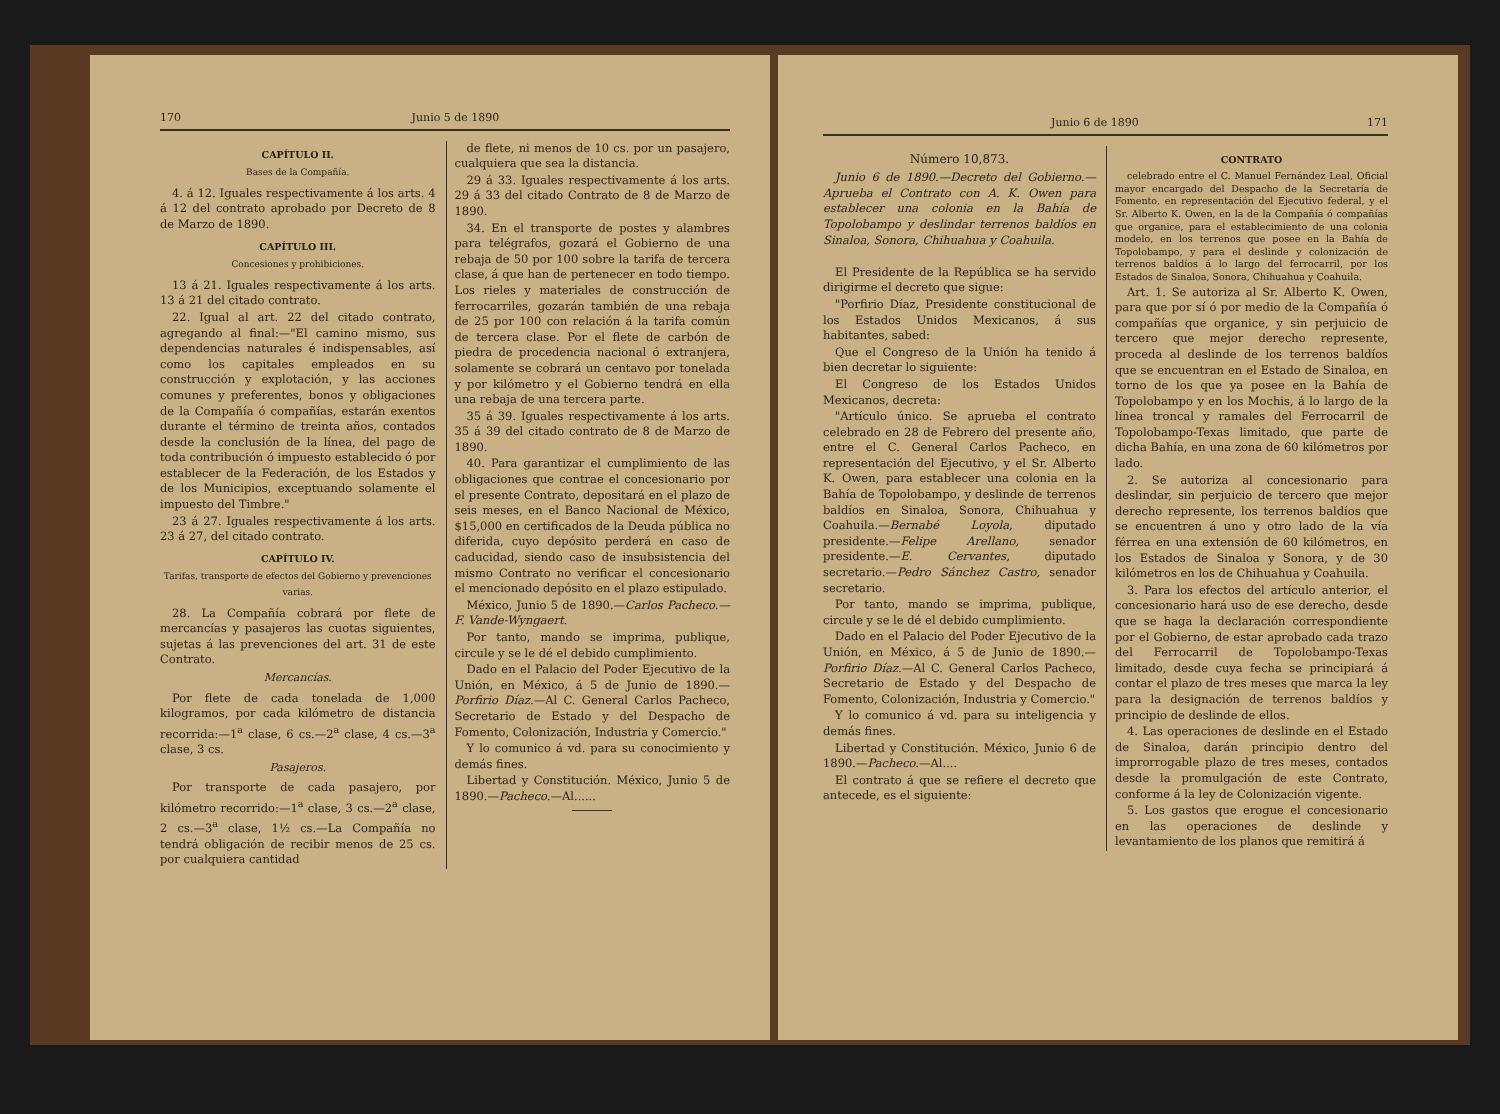170 Junio 5 de 1890
CAPÍTULO II.
Bases de la Compañía.
4. á 12. Iguales respectivamente á los arts. 4 á 12 del contrato aprobado por Decreto de 8 de Marzo de 1890.
CAPÍTULO III.
Concesiones y prohibiciones.
13 á 21. Iguales respectivamente á los arts. 13 á 21 del citado contrato.
22. Igual al art. 22 del citado contrato, agregando al final:—"El camino mismo, sus dependencias naturales é indispensables, así como los capitales empleados en su construcción y explotación, y las acciones comunes y preferentes, bonos y obligaciones de la Compañía ó compañías, estarán exentos durante el término de treinta años, contados desde la conclusión de la línea, del pago de toda contribución ó impuesto establecido ó por establecer de la Federación, de los Estados y de los Municipios, exceptuando solamente el impuesto del Timbre."
23 á 27. Iguales respectivamente á los arts. 23 á 27, del citado contrato.
CAPÍTULO IV.
Tarifas, transporte de efectos del Gobierno y prevenciones varias.
28. La Compañía cobrará por flete de mercancías y pasajeros las cuotas siguientes, sujetas á las prevenciones del art. 31 de este Contrato.
Mercancías.
Por flete de cada tonelada de 1,000 kilogramos, por cada kilómetro de distancia recorrida:—1<sup>a</sup> clase, 6 cs.—2<sup>a</sup> clase, 4 cs.—3<sup>a</sup> clase, 3 cs.
Pasajeros.
Por transporte de cada pasajero, por kilómetro recorrido:—1<sup>a</sup> clase, 3 cs.—2<sup>a</sup> clase, 2 cs.—3<sup>a</sup> clase, 1½ cs.—La Compañía no tendrá obligación de recibir menos de 25 cs. por cualquiera cantidad
de flete, ni menos de 10 cs. por un pasajero, cualquiera que sea la distancia.
29 á 33. Iguales respectivamente á los arts. 29 á 33 del citado Contrato de 8 de Marzo de 1890.
34. En el transporte de postes y alambres para telégrafos, gozará el Gobierno de una rebaja de 50 por 100 sobre la tarifa de tercera clase, á que han de pertenecer en todo tiempo. Los rieles y materiales de construcción de ferrocarriles, gozarán también de una rebaja de 25 por 100 con relación á la tarifa común de tercera clase. Por el flete de carbón de piedra de procedencia nacional ó extranjera, solamente se cobrará un centavo por tonelada y por kilómetro y el Gobierno tendrá en ella una rebaja de una tercera parte.
35 á 39. Iguales respectivamente á los arts. 35 á 39 del citado contrato de 8 de Marzo de 1890.
40. Para garantizar el cumplimiento de las obligaciones que contrae el concesionario por el presente Contrato, depositará en el plazo de seis meses, en el Banco Nacional de México, $15,000 en certificados de la Deuda pública no diferida, cuyo depósito perderá en caso de caducidad, siendo caso de insubsistencia del mismo Contrato no verificar el concesionario el mencionado depósito en el plazo estipulado.
México, Junio 5 de 1890.—Carlos Pacheco.—F. Vande-Wyngaert.
Por tanto, mando se imprima, publique, circule y se le dé el debido cumplimiento.
Dado en el Palacio del Poder Ejecutivo de la Unión, en México, á 5 de Junio de 1890.—Porfirio Díaz.—Al C. General Carlos Pacheco, Secretario de Estado y del Despacho de Fomento, Colonización, Industria y Comercio."
Y lo comunico á vd. para su conocimiento y demás fines.
Libertad y Constitución. México, Junio 5 de 1890.—Pacheco.—Al......
Junio 6 de 1890 171
Número 10,873.
Junio 6 de 1890.—Decreto del Gobierno.—Aprueba el Contrato con A. K. Owen para establecer una colonia en la Bahía de Topolobampo y deslindar terrenos baldíos en Sinaloa, Sonora, Chihuahua y Coahuila.
El Presidente de la República se ha servido dirigirme el decreto que sigue:
"Porfirio Díaz, Presidente constitucional de los Estados Unidos Mexicanos, á sus habitantes, sabed:
Que el Congreso de la Unión ha tenido á bien decretar lo siguiente:
El Congreso de los Estados Unidos Mexicanos, decreta:
"Artículo único. Se aprueba el contrato celebrado en 28 de Febrero del presente año, entre el C. General Carlos Pacheco, en representación del Ejecutivo, y el Sr. Alberto K. Owen, para establecer una colonia en la Bahía de Topolobampo, y deslinde de terrenos baldíos en Sinaloa, Sonora, Chihuahua y Coahuila.—Bernabé Loyola, diputado presidente.—Felipe Arellano, senador presidente.—E. Cervantes, diputado secretario.—Pedro Sánchez Castro, senador secretario.
Por tanto, mando se imprima, publique, circule y se le dé el debido cumplimiento.
Dado en el Palacio del Poder Ejecutivo de la Unión, en México, á 5 de Junio de 1890.—Porfirio Díaz.—Al C. General Carlos Pacheco, Secretario de Estado y del Despacho de Fomento, Colonización, Industria y Comercio."
Y lo comunico á vd. para su inteligencia y demás fines.
Libertad y Constitución. México, Junio 6 de 1890.—Pacheco.—Al....
El contrato á que se refiere el decreto que antecede, es el siguiente:
CONTRATO
celebrado entre el C. Manuel Fernández Leal, Oficial mayor encargado del Despacho de la Secretaría de Fomento, en representación del Ejecutivo federal, y el Sr. Alberto K. Owen, en la de la Compañía ó compañías que organice, para el establecimiento de una colonia modelo, en los terrenos que posee en la Bahía de Topolobampo, y para el deslinde y colonización de terrenos baldíos á lo largo del ferrocarril, por los Estados de Sinaloa, Sonora, Chihuahua y Coahuila.
Art. 1. Se autoriza al Sr. Alberto K. Owen, para que por sí ó por medio de la Compañía ó compañías que organice, y sin perjuicio de tercero que mejor derecho represente, proceda al deslinde de los terrenos baldíos que se encuentran en el Estado de Sinaloa, en torno de los que ya posee en la Bahía de Topolobampo y en los Mochis, á lo largo de la línea troncal y ramales del Ferrocarril de Topolobampo-Texas limitado, que parte de dicha Bahía, en una zona de 60 kilómetros por lado.
2. Se autoriza al concesionario para deslindar, sin perjuicio de tercero que mejor derecho represente, los terrenos baldíos que se encuentren á uno y otro lado de la vía férrea en una extensión de 60 kilómetros, en los Estados de Sinaloa y Sonora, y de 30 kilómetros en los de Chihuahua y Coahuila.
3. Para los efectos del artículo anterior, el concesionario hará uso de ese derecho, desde que se haga la declaración correspondiente por el Gobierno, de estar aprobado cada trazo del Ferrocarril de Topolobampo-Texas limitado, desde cuya fecha se principiará á contar el plazo de tres meses que marca la ley para la designación de terrenos baldíos y principio de deslinde de ellos.
4. Las operaciones de deslinde en el Estado de Sinaloa, darán principio dentro del improrrogable plazo de tres meses, contados desde la promulgación de este Contrato, conforme á la ley de Colonización vigente.
5. Los gastos que erogue el concesionario en las operaciones de deslinde y levantamiento de los planos que remitirá á